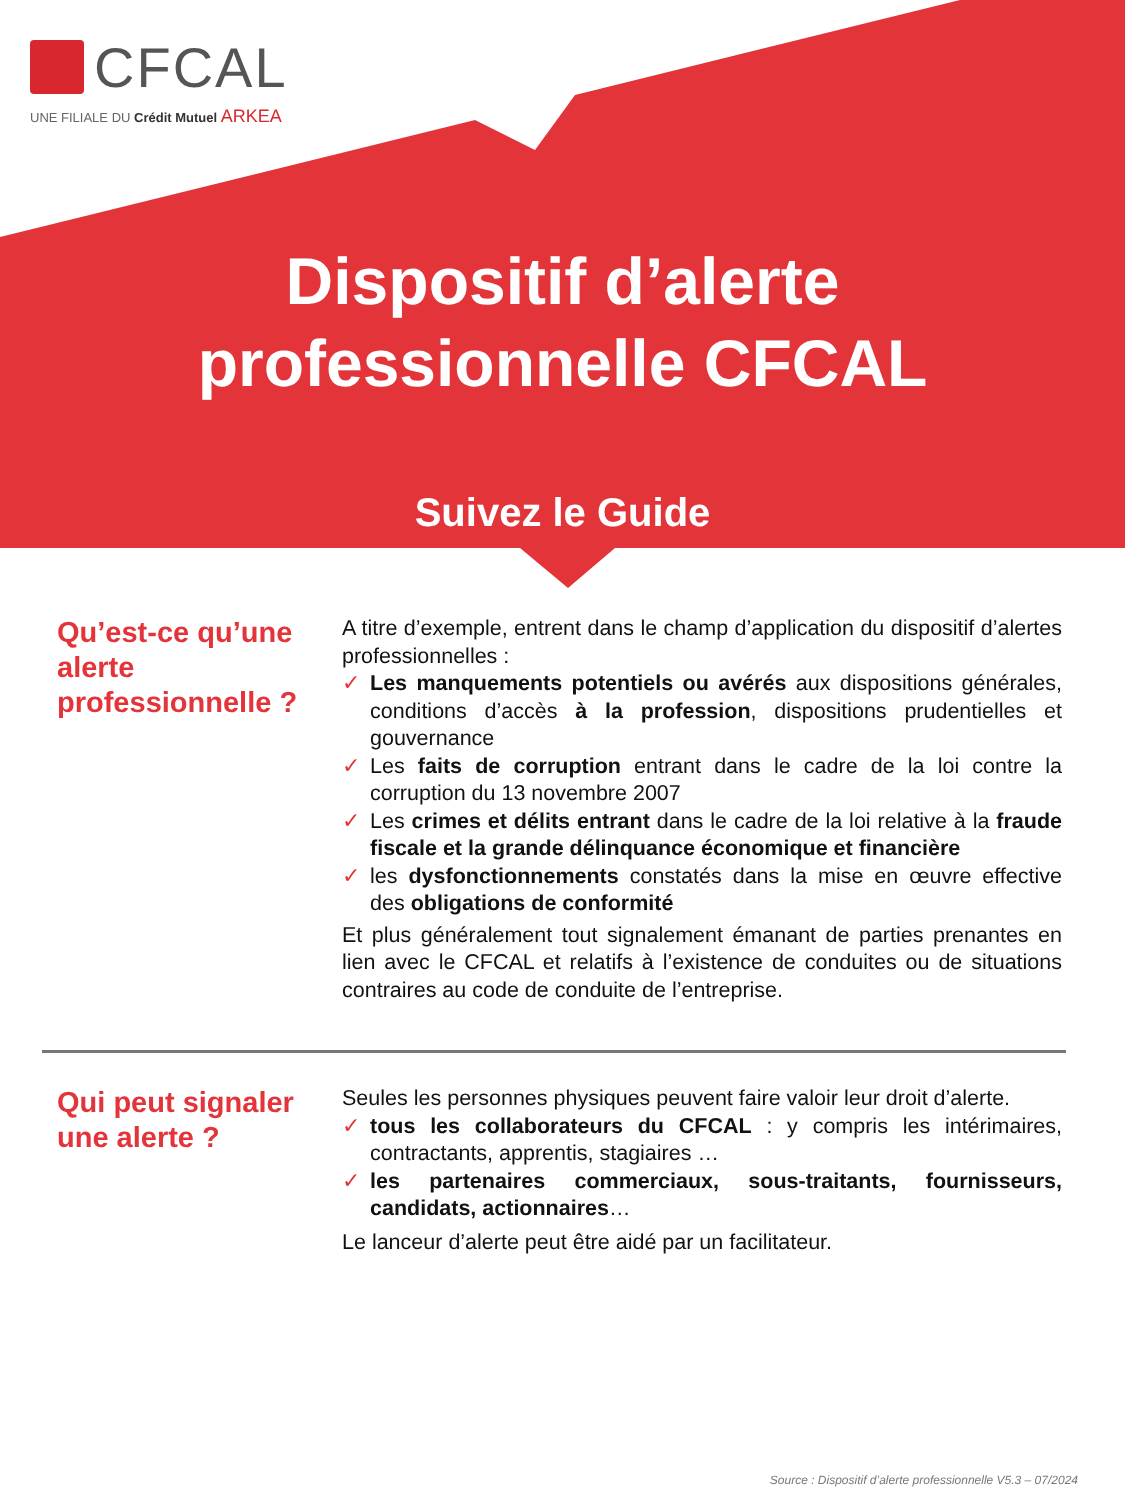CFCAL
UNE FILIALE DU Crédit Mutuel ARKEA
Dispositif d’alerte
professionnelle CFCAL
Suivez le Guide
Qu’est-ce qu’une alerte professionnelle ?
A titre d’exemple, entrent dans le champ d’application du dispositif d’alertes professionnelles :
✓ Les manquements potentiels ou avérés aux dispositions générales, conditions d’accès à la profession, dispositions prudentielles et gouvernance
✓ Les faits de corruption entrant dans le cadre de la loi contre la corruption du 13 novembre 2007
✓ Les crimes et délits entrant dans le cadre de la loi relative à la fraude fiscale et la grande délinquance économique et financière
✓ les dysfonctionnements constatés dans la mise en œuvre effective des obligations de conformité
Et plus généralement tout signalement émanant de parties prenantes en lien avec le CFCAL et relatifs à l’existence de conduites ou de situations contraires au code de conduite de l’entreprise.
Qui peut signaler une alerte ?
Seules les personnes physiques peuvent faire valoir leur droit d’alerte.
✓ tous les collaborateurs du CFCAL : y compris les intérimaires, contractants, apprentis, stagiaires …
✓ les partenaires commerciaux, sous-traitants, fournisseurs, candidats, actionnaires…
Le lanceur d’alerte peut être aidé par un facilitateur.
Source : Dispositif d’alerte professionnelle V5.3 – 07/2024